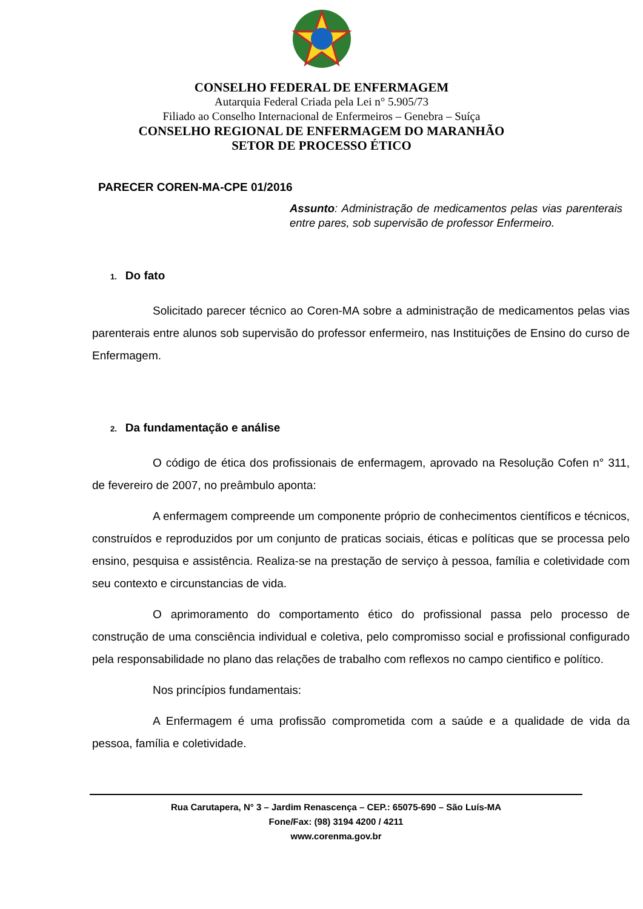CONSELHO FEDERAL DE ENFERMAGEM
Autarquia Federal Criada pela Lei n° 5.905/73
Filiado ao Conselho Internacional de Enfermeiros – Genebra – Suíça
CONSELHO REGIONAL DE ENFERMAGEM DO MARANHÃO
SETOR DE PROCESSO ÉTICO
PARECER COREN-MA-CPE 01/2016
Assunto: Administração de medicamentos pelas vias parenterais entre pares, sob supervisão de professor Enfermeiro.
1. Do fato
Solicitado parecer técnico ao Coren-MA sobre a administração de medicamentos pelas vias parenterais entre alunos sob supervisão do professor enfermeiro, nas Instituições de Ensino do curso de Enfermagem.
2. Da fundamentação e análise
O código de ética dos profissionais de enfermagem, aprovado na Resolução Cofen n° 311, de fevereiro de 2007, no preâmbulo aponta:
A enfermagem compreende um componente próprio de conhecimentos científicos e técnicos, construídos e reproduzidos por um conjunto de praticas sociais, éticas e políticas que se processa pelo ensino, pesquisa e assistência. Realiza-se na prestação de serviço à pessoa, família e coletividade com seu contexto e circunstancias de vida.
O aprimoramento do comportamento ético do profissional passa pelo processo de construção de uma consciência individual e coletiva, pelo compromisso social e profissional configurado pela responsabilidade no plano das relações de trabalho com reflexos no campo cientifico e político.
Nos princípios fundamentais:
A Enfermagem é uma profissão comprometida com a saúde e a qualidade de vida da pessoa, família e coletividade.
Rua Carutapera, N° 3 – Jardim Renascença – CEP.: 65075-690 – São Luís-MA
Fone/Fax: (98) 3194 4200 / 4211
www.corenma.gov.br